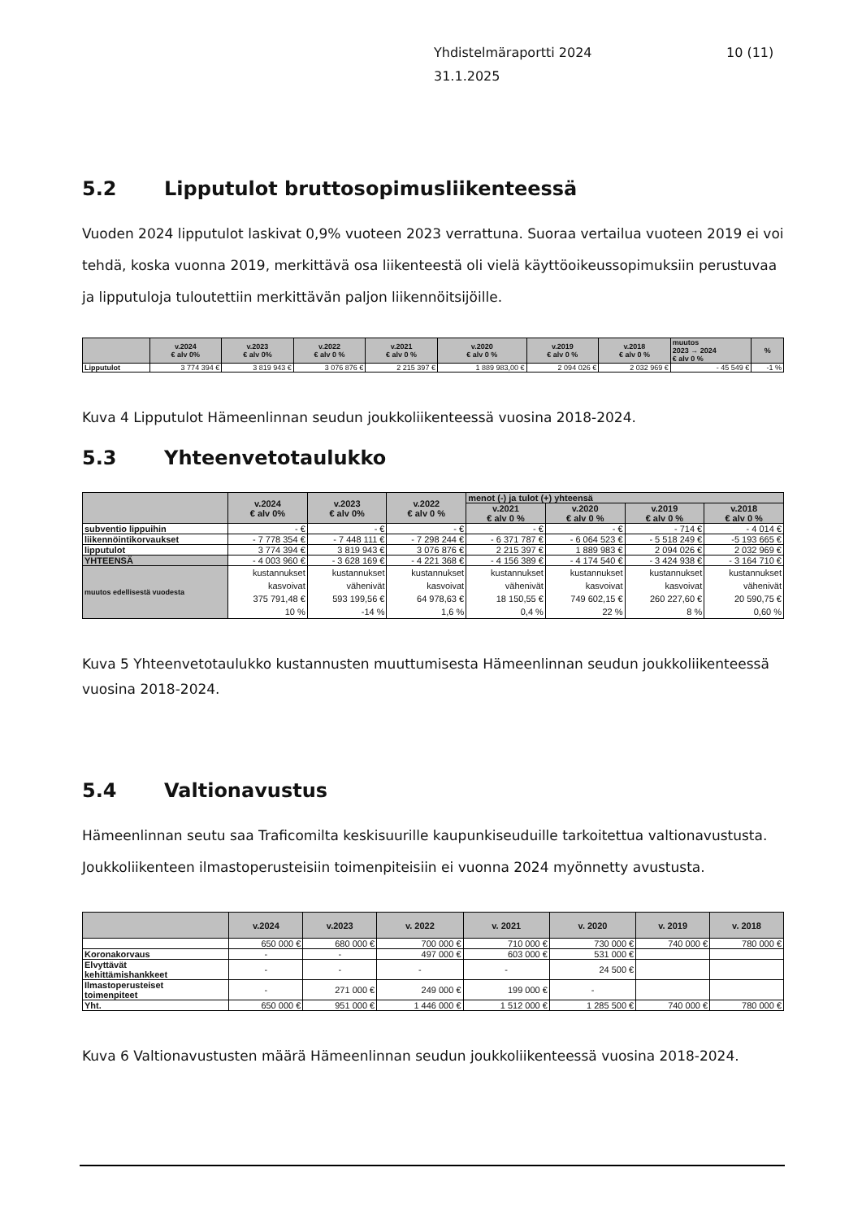Yhdistelmäraportti 2024
31.1.2025
10 (11)
5.2 Lipputulot bruttosopimusliikenteessä
Vuoden 2024 lipputulot laskivat 0,9% vuoteen 2023 verrattuna. Suoraa vertailua vuoteen 2019 ei voi tehdä, koska vuonna 2019, merkittävä osa liikenteestä oli vielä käyttöoikeussopimuksiin perustuvaa ja lipputuloja tuloutettiin merkittävän paljon liikennöitsijöille.
| | v.2024 € alv 0% | v.2023 € alv 0% | v.2022 € alv 0 % | v.2021 € alv 0 % | v.2020 € alv 0 % | v.2019 € alv 0 % | v.2018 € alv 0 % | muutos 2023 → 2024 € alv 0 % | % |
| --- | --- | --- | --- | --- | --- | --- | --- | --- | --- |
| Lipputulot | 3 774 394 € | 3 819 943 € | 3 076 876 € | 2 215 397 € | 1 889 983,00 € | 2 094 026 € | 2 032 969 € | - 45 549 € | -1 % |
Kuva 4 Lipputulot Hämeenlinnan seudun joukkoliikenteessä vuosina 2018-2024.
5.3 Yhteenvetotaulukko
| | v.2024 € alv 0% | v.2023 € alv 0% | v.2022 € alv 0 % | menot (-) ja tulot (+) yhteensä | | | |
| --- | --- | --- | --- | --- | --- | --- | --- |
| | | | | v.2021 € alv 0 % | v.2020 € alv 0 % | v.2019 € alv 0 % | v.2018 € alv 0 % |
| subventio lippuihin | - € | - € | - € | - € | - € | - 714 € | - 4 014 € |
| liikennöintikorvaukset | - 7 778 354 € | - 7 448 111 € | - 7 298 244 € | - 6 371 787 € | - 6 064 523 € | - 5 518 249 € | -5 193 665 € |
| lipputulot | 3 774 394 € | 3 819 943 € | 3 076 876 € | 2 215 397 € | 1 889 983 € | 2 094 026 € | 2 032 969 € |
| YHTEENSÄ | - 4 003 960 € | - 3 628 169 € | - 4 221 368 € | - 4 156 389 € | - 4 174 540 € | - 3 424 938 € | - 3 164 710 € |
| muutos edellisestä vuodesta | kustannukset kasvoivat 375 791,48 € 10 % | kustannukset vähenivät 593 199,56 € -14 % | kustannukset kasvoivat 64 978,63 € 1,6 % | kustannukset vähenivät 18 150,55 € 0,4 % | kustannukset kasvoivat 749 602,15 € 22 % | kustannukset kasvoivat 260 227,60 € 8 % | kustannukset vähenivät 20 590,75 € 0,60 % |
Kuva 5 Yhteenvetotaulukko kustannusten muuttumisesta Hämeenlinnan seudun joukkoliikenteessä vuosina 2018-2024.
5.4 Valtionavustus
Hämeenlinnan seutu saa Traficomilta keskisuurille kaupunkiseuduille tarkoitettua valtionavustusta. Joukkoliikenteen ilmastoperusteisiin toimenpiteisiin ei vuonna 2024 myönnetty avustusta.
| | v.2024 | v.2023 | v. 2022 | v. 2021 | v. 2020 | v. 2019 | v. 2018 |
| --- | --- | --- | --- | --- | --- | --- | --- |
| | 650 000 € | 680 000 € | 700 000 € | 710 000 € | 730 000 € | 740 000 € | 780 000 € |
| Koronakorvaus | - | - | 497 000 € | 603 000 € | 531 000 € | | |
| Elvyttävät kehittämishankkeet | - | - | - | - | 24 500 € | | |
| Ilmastoperusteiset toimenpiteet | - | 271 000 € | 249 000 € | 199 000 € | - | | |
| Yht. | 650 000 € | 951 000 € | 1 446 000 € | 1 512 000 € | 1 285 500 € | 740 000 € | 780 000 € |
Kuva 6 Valtionavustusten määrä Hämeenlinnan seudun joukkoliikenteessä vuosina 2018-2024.